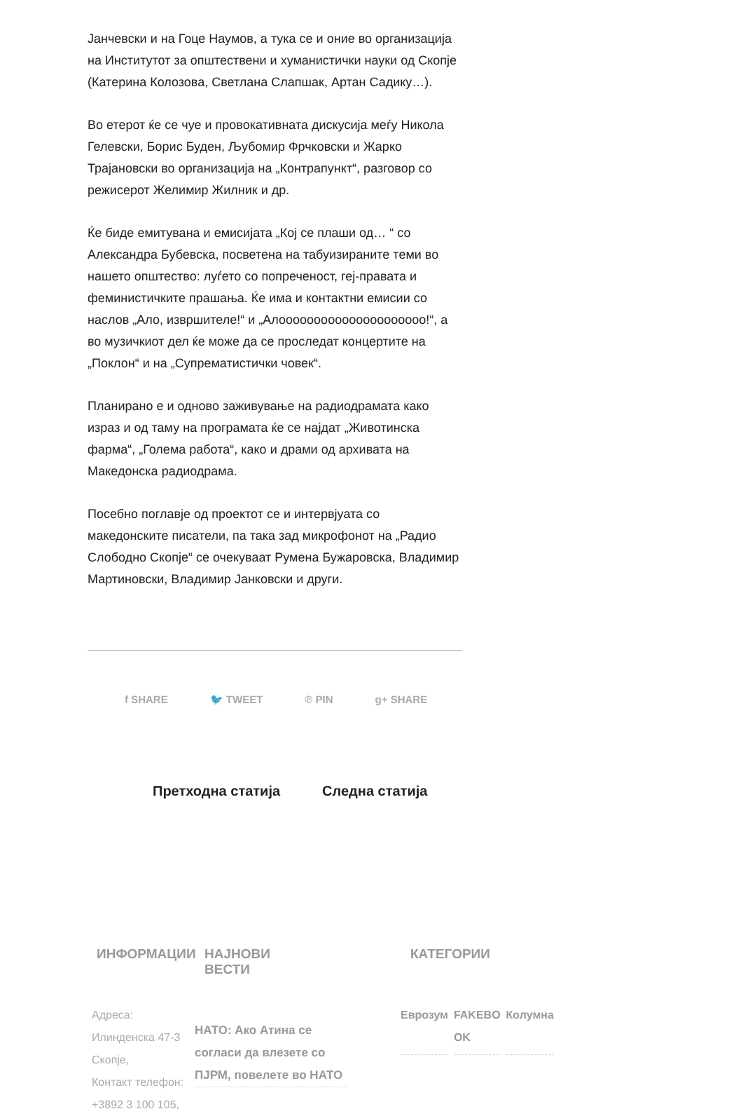Јанчевски и на Гоце Наумов, а тука се и оние во организација на Институтот за општествени и хуманистички науки од Скопје (Катерина Колозова, Светлана Слапшак, Артан Садику…).
Во етерот ќе се чуе и провокативната дискусија меѓу Никола Гелевски, Борис Буден, Љубомир Фрчковски и Жарко Трајановски во организација на „Контрапункт“, разговор со режисерот Желимир Жилник и др.
Ќе биде емитувана и емисијата „Кој се плаши од… “ со Александра Бубевска, посветена на табуизираните теми во нашето општество: луѓето со попреченост, геј-правата и феминистичките прашања. Ќе има и контактни емисии со наслов „Ало, извршителе!“ и „Алооооооооооооооооооооо!“, а во музичкиот дел ќе може да се проследат концертите на „Поклон“ и на „Супрематистички човек“.
Планирано е и одново заживување на радиодрамата како израз и од таму на програмата ќе се најдат „Животинска фарма“, „Голема работа“, како и драми од архивата на Македонска радиодрама.
Посебно поглавје од проектот се и интервјуата со македонските писатели, па така зад микрофонот на „Радио Слободно Скопје“ се очекуваат Румена Бужаровска, Владимир Мартиновски, Владимир Јанковски и други.
f SHARE 🐦 TWEET ℗ PIN g+ SHARE
Претходна статија Следна статија
ИНФОРМАЦИИ
Адреса:
Илинденска 47-3 Скопје,
Контакт телефон:
+3892 3 100 105,
НАЈНОВИ ВЕСТИ
НАТО: Ако Атина се согласи да влезете со ПЈРМ, повелете во НАТО
КАТЕГОРИИ
Еврозум FAKEBO OK Колумна